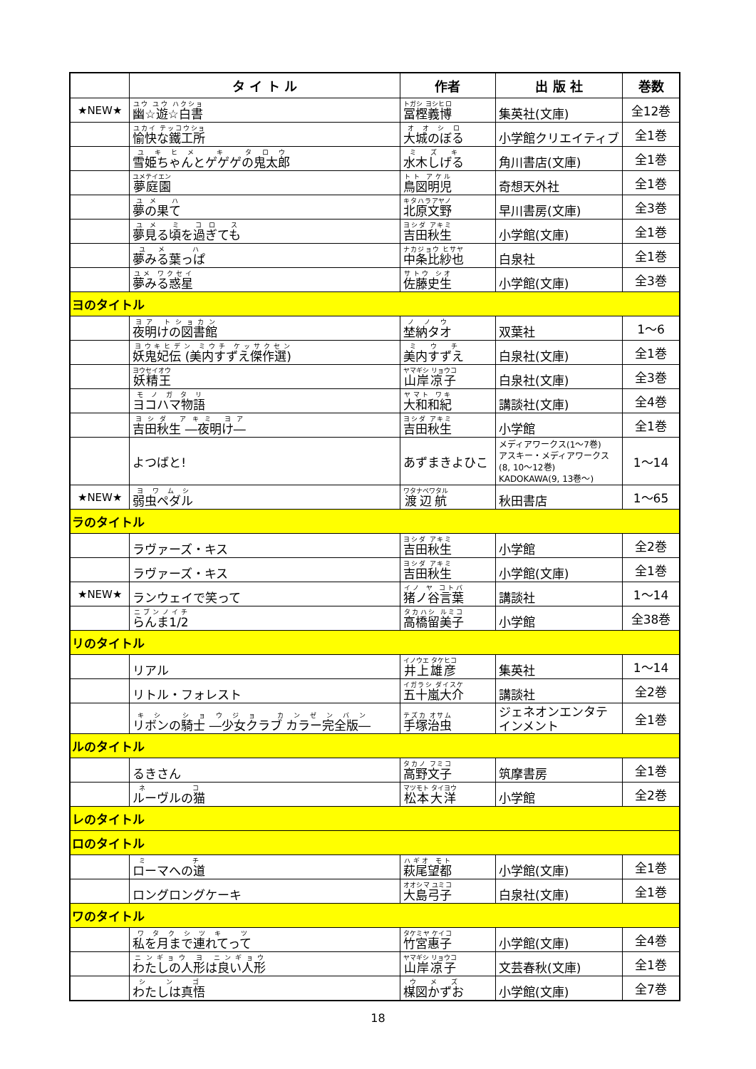| | タ イ ト ル | 作者 | 出 版 社 | 巻数 |
| --- | --- | --- | --- | --- |
| ★NEW★ | 幽☆遊☆白書 | 冨樫義博 | 集英社(文庫) | 全12巻 |
| | 愉快な鐵工所 | 大城のぼる | 小学館クリエイティブ | 全1巻 |
| | 雪姫ちゃんとゲゲゲの鬼太郎 | 水木しげる | 角川書店(文庫) | 全1巻 |
| | 夢庭園 | 鳥図明児 | 奇想天外社 | 全1巻 |
| | 夢の果て | 北原文野 | 早川書房(文庫) | 全3巻 |
| | 夢見る頃を過ぎても | 吉田秋生 | 小学館(文庫) | 全1巻 |
| | 夢みる葉っぱ | 中条比紗也 | 白泉社 | 全1巻 |
| | 夢みる惑星 | 佐藤史生 | 小学館(文庫) | 全3巻 |
| ヨのタイトル | | | | |
| | 夜明けの図書館 | 埜納タオ | 双葉社 | 1～6 |
| | 妖鬼妃伝 (美内すずえ傑作選) | 美内すずえ | 白泉社(文庫) | 全1巻 |
| | 妖精王 | 山岸凉子 | 白泉社(文庫) | 全3巻 |
| | ヨコハマ物語 | 大和和紀 | 講談社(文庫) | 全4巻 |
| | 吉田秋生 ―夜明け― | 吉田秋生 | 小学館 | 全1巻 |
| | よつばと! | あずまきよひこ | メディアワークス(1～7巻) アスキー・メディアワークス (8, 10～12巻) KADOKAWA(9, 13巻～) | 1～14 |
| ★NEW★ | 弱虫ペダル | 渡辺航 | 秋田書店 | 1～65 |
| ラのタイトル | | | | |
| | ラヴァーズ・キス | 吉田秋生 | 小学館 | 全2巻 |
| | ラヴァーズ・キス | 吉田秋生 | 小学館(文庫) | 全1巻 |
| ★NEW★ | ランウェイで笑って | 猪ノ谷言葉 | 講談社 | 1～14 |
| | らんま1/2 | 高橋留美子 | 小学館 | 全38巻 |
| リのタイトル | | | | |
| | リアル | 井上雄彦 | 集英社 | 1～14 |
| | リトル・フォレスト | 五十嵐大介 | 講談社 | 全2巻 |
| | リボンの騎士 ―少女クラブ カラー完全版― | 手塚治虫 | ジェネオンエンタテインメント | 全1巻 |
| ルのタイトル | | | | |
| | るきさん | 高野文子 | 筑摩書房 | 全1巻 |
| | ルーヴルの猫 | 松本大洋 | 小学館 | 全2巻 |
| レのタイトル | | | | |
| ロのタイトル | | | | |
| | ローマへの道 | 萩尾望都 | 小学館(文庫) | 全1巻 |
| | ロングロングケーキ | 大島弓子 | 白泉社(文庫) | 全1巻 |
| ワのタイトル | | | | |
| | 私を月まで連れてって | 竹宮惠子 | 小学館(文庫) | 全4巻 |
| | わたしの人形は良い人形 | 山岸凉子 | 文芸春秋(文庫) | 全1巻 |
| | わたしは真悟 | 楳図かずお | 小学館(文庫) | 全7巻 |
18